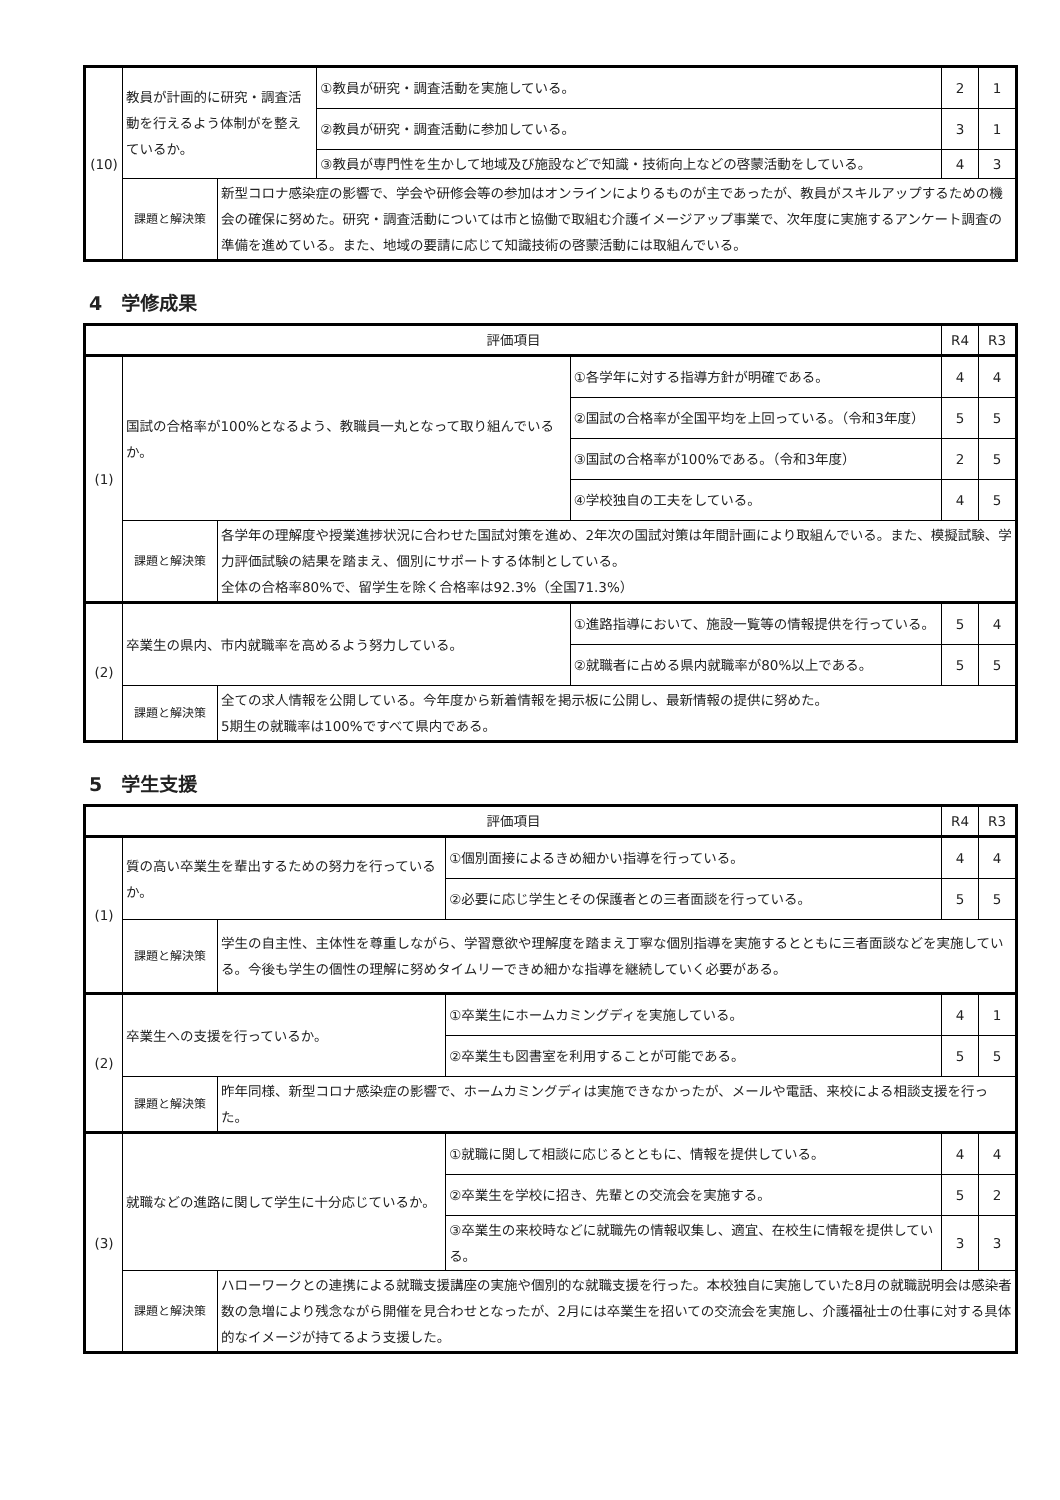| (10) | 教員が計画的に研究・調査活動を行えるよう体制がを整えているか。 | | ①教員が研究・調査活動を実施している。 | 2 | 1 |
| | | | ②教員が研究・調査活動に参加している。 | 3 | 1 |
| | | | ③教員が専門性を生かして地域及び施設などで知識・技術向上などの啓蒙活動をしている。 | 4 | 3 |
| | 課題と解決策 | 新型コロナ感染症の影響で、学会や研修会等の参加はオンラインによりるものが主であったが、教員がスキルアップするための機会の確保に努めた。研究・調査活動については市と協働で取組む介護イメージアップ事業で、次年度に実施するアンケート調査の準備を進めている。また、地域の要請に応じて知識技術の啓蒙活動には取組んでいる。 | | | |
4　学修成果
| 評価項目 | | | | R4 | R3 |
| --- | --- | --- | --- | --- | --- |
| (1) | 国試の合格率が100%となるよう、教職員一丸となって取り組んでいるか。 | | ①各学年に対する指導方針が明確である。 | 4 | 4 |
| | | | ②国試の合格率が全国平均を上回っている。（令和3年度） | 5 | 5 |
| | | | ③国試の合格率が100%である。（令和3年度） | 2 | 5 |
| | | | ④学校独自の工夫をしている。 | 4 | 5 |
| | 課題と解決策 | 各学年の理解度や授業進捗状況に合わせた国試対策を進め、2年次の国試対策は年間計画により取組んでいる。また、模擬試験、学力評価試験の結果を踏まえ、個別にサポートする体制としている。 全体の合格率80%で、留学生を除く合格率は92.3%（全国71.3%） | | | |
| (2) | 卒業生の県内、市内就職率を高めるよう努力している。 | | ①進路指導において、施設一覧等の情報提供を行っている。 | 5 | 4 |
| | | | ②就職者に占める県内就職率が80%以上である。 | 5 | 5 |
| | 課題と解決策 | 全ての求人情報を公開している。今年度から新着情報を掲示板に公開し、最新情報の提供に努めた。 5期生の就職率は100%ですべて県内である。 | | | |
5　学生支援
| 評価項目 | | | | R4 | R3 |
| --- | --- | --- | --- | --- | --- |
| (1) | 質の高い卒業生を輩出するための努力を行っているか。 | | ①個別面接によるきめ細かい指導を行っている。 | 4 | 4 |
| | | | ②必要に応じ学生とその保護者との三者面談を行っている。 | 5 | 5 |
| | 課題と解決策 | 学生の自主性、主体性を尊重しながら、学習意欲や理解度を踏まえ丁寧な個別指導を実施するとともに三者面談などを実施している。今後も学生の個性の理解に努めタイムリーできめ細かな指導を継続していく必要がある。 | | | |
| (2) | 卒業生への支援を行っているか。 | | ①卒業生にホームカミングディを実施している。 | 4 | 1 |
| | | | ②卒業生も図書室を利用することが可能である。 | 5 | 5 |
| | 課題と解決策 | 昨年同様、新型コロナ感染症の影響で、ホームカミングディは実施できなかったが、メールや電話、来校による相談支援を行った。 | | | |
| (3) | 就職などの進路に関して学生に十分応じているか。 | | ①就職に関して相談に応じるとともに、情報を提供している。 | 4 | 4 |
| | | | ②卒業生を学校に招き、先輩との交流会を実施する。 | 5 | 2 |
| | | | ③卒業生の来校時などに就職先の情報収集し、適宜、在校生に情報を提供している。 | 3 | 3 |
| | 課題と解決策 | ハローワークとの連携による就職支援講座の実施や個別的な就職支援を行った。本校独自に実施していた8月の就職説明会は感染者数の急増により残念ながら開催を見合わせとなったが、2月には卒業生を招いての交流会を実施し、介護福祉士の仕事に対する具体的なイメージが持てるよう支援した。 | | | |